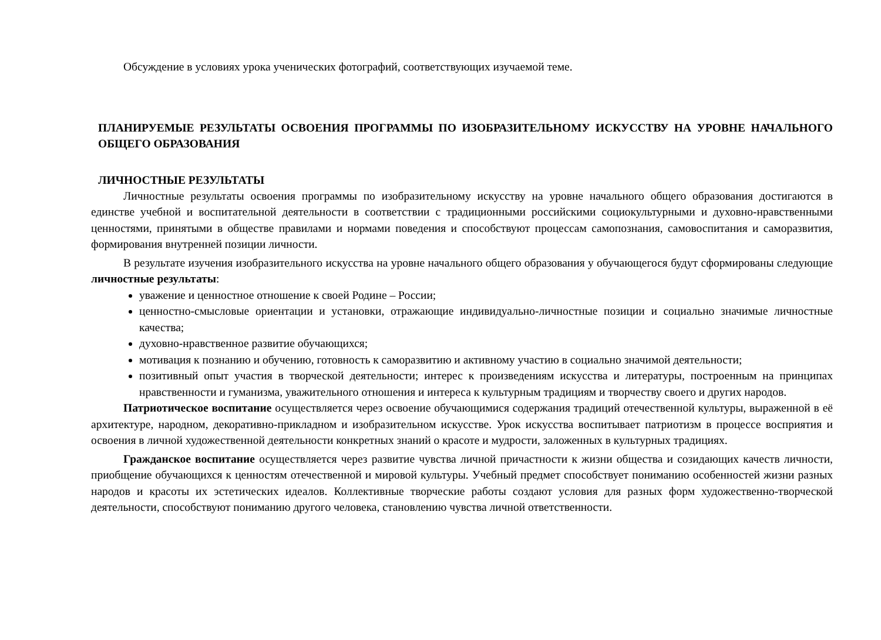Обсуждение в условиях урока ученических фотографий, соответствующих изучаемой теме.
ПЛАНИРУЕМЫЕ РЕЗУЛЬТАТЫ ОСВОЕНИЯ ПРОГРАММЫ ПО ИЗОБРАЗИТЕЛЬНОМУ ИСКУССТВУ НА УРОВНЕ НАЧАЛЬНОГО ОБЩЕГО ОБРАЗОВАНИЯ
ЛИЧНОСТНЫЕ РЕЗУЛЬТАТЫ
Личностные результаты освоения программы по изобразительному искусству на уровне начального общего образования достигаются в единстве учебной и воспитательной деятельности в соответствии с традиционными российскими социокультурными и духовно-нравственными ценностями, принятыми в обществе правилами и нормами поведения и способствуют процессам самопознания, самовоспитания и саморазвития, формирования внутренней позиции личности.
В результате изучения изобразительного искусства на уровне начального общего образования у обучающегося будут сформированы следующие личностные результаты:
уважение и ценностное отношение к своей Родине – России;
ценностно-смысловые ориентации и установки, отражающие индивидуально-личностные позиции и социально значимые личностные качества;
духовно-нравственное развитие обучающихся;
мотивация к познанию и обучению, готовность к саморазвитию и активному участию в социально значимой деятельности;
позитивный опыт участия в творческой деятельности; интерес к произведениям искусства и литературы, построенным на принципах нравственности и гуманизма, уважительного отношения и интереса к культурным традициям и творчеству своего и других народов.
Патриотическое воспитание осуществляется через освоение обучающимися содержания традиций отечественной культуры, выраженной в её архитектуре, народном, декоративно-прикладном и изобразительном искусстве. Урок искусства воспитывает патриотизм в процессе восприятия и освоения в личной художественной деятельности конкретных знаний о красоте и мудрости, заложенных в культурных традициях.
Гражданское воспитание осуществляется через развитие чувства личной причастности к жизни общества и созидающих качеств личности, приобщение обучающихся к ценностям отечественной и мировой культуры. Учебный предмет способствует пониманию особенностей жизни разных народов и красоты их эстетических идеалов. Коллективные творческие работы создают условия для разных форм художественно-творческой деятельности, способствуют пониманию другого человека, становлению чувства личной ответственности.